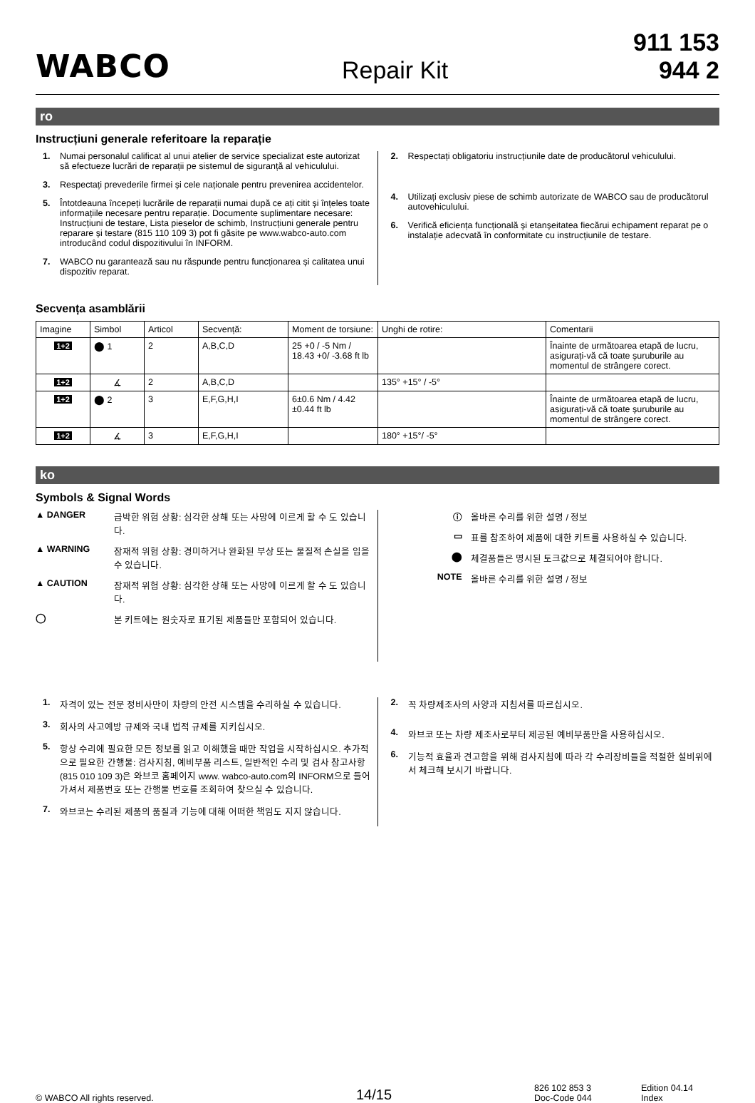WABCO
Repair Kit
911 153 944 2
ro
Instrucțiuni generale referitoare la reparație
1. Numai personalul calificat al unui atelier de service specializat este autorizat să efectueze lucrări de reparații pe sistemul de siguranță al vehiculului.
3. Respectați prevederile firmei și cele naționale pentru prevenirea accidentelor.
5. Întotdeauna începeți lucrările de reparații numai după ce ați citit și înțeles toate informațiile necesare pentru reparație. Documente suplimentare necesare: Instrucțiuni de testare, Lista pieselor de schimb, Instrucțiuni generale pentru reparare și testare (815 110 109 3) pot fi găsite pe www.wabco-auto.com introducând codul dispozitivului în INFORM.
7. WABCO nu garantează sau nu răspunde pentru funcționarea și calitatea unui dispozitiv reparat.
2. Respectați obligatoriu instrucțiunile date de producătorul vehiculului.
4. Utilizați exclusiv piese de schimb autorizate de WABCO sau de producătorul autovehiculului.
6. Verifică eficiența funcțională și etanșeitatea fiecărui echipament reparat pe o instalație adecvată în conformitate cu instrucțiunile de testare.
Secvența asamblării
| Imagine | Simbol | Articol | Secvență: | Moment de torsiune: | Unghi de rotire: | Comentarii |
| 1+2 | ⬤ 1 | 2 | A,B,C,D | 25 +0 / -5 Nm / 18.43 +0/ -3.68 ft lb | | Înainte de următoarea etapă de lucru, asigurați-vă că toate șuruburile au momentul de strângere corect. |
| 1+2 | ∡ | 2 | A,B,C,D | | 135° +15° / -5° | |
| 1+2 | ⬤ 2 | 3 | E,F,G,H,I | 6±0.6 Nm / 4.42 ±0.44 ft lb | | Înainte de următoarea etapă de lucru, asigurați-vă că toate șuruburile au momentul de strângere corect. |
| 1+2 | ∡ | 3 | E,F,G,H,I | | 180° +15°/ -5° | |
ko
Symbols & Signal Words
▲ DANGER 급박한 위험 상황: 심각한 상해 또는 사망에 이르게 할 수 도 있습니다.
▲ WARNING 잠재적 위험 상황: 경미하거나 완화된 부상 또는 물질적 손실을 입을 수 있습니다.
▲ CAUTION 잠재적 위험 상황: 심각한 상해 또는 사망에 이르게 할 수 도 있습니다.
◯ 본 키트에는 원숫자로 표기된 제품들만 포함되어 있습니다.
ⓘ 올바른 수리를 위한 설명 / 정보
▭ 표를 참조하여 제품에 대한 키트를 사용하실 수 있습니다.
⬤ 체결품들은 명시된 토크값으로 체결되어야 합니다.
NOTE 올바른 수리를 위한 설명 / 정보
1. 자격이 있는 전문 정비사만이 차량의 안전 시스템을 수리하실 수 있습니다.
3. 회사의 사고예방 규제와 국내 법적 규제를 지키십시오.
5. 항상 수리에 필요한 모든 정보를 읽고 이해했을 때만 작업을 시작하십시오. 추가적으로 필요한 간행물: 검사지침, 예비부품 리스트, 일반적인 수리 및 검사 참고사항 (815 010 109 3)은 와브코 홈페이지 www. wabco-auto.com의 INFORM으로 들어가셔서 제품번호 또는 간행물 번호를 조회하여 찾으실 수 있습니다.
7. 와브코는 수리된 제품의 품질과 기능에 대해 어떠한 책임도 지지 않습니다.
2. 꼭 차량제조사의 사양과 지침서를 따르십시오.
4. 와브코 또는 차량 제조사로부터 제공된 예비부품만을 사용하십시오.
6. 기능적 효율과 견고함을 위해 검사지침에 따라 각 수리장비들을 적절한 설비위에서 체크해 보시기 바랍니다.
© WABCO All rights reserved.
14/15
826 102 853 3
Doc-Code 044
Edition 04.14
Index